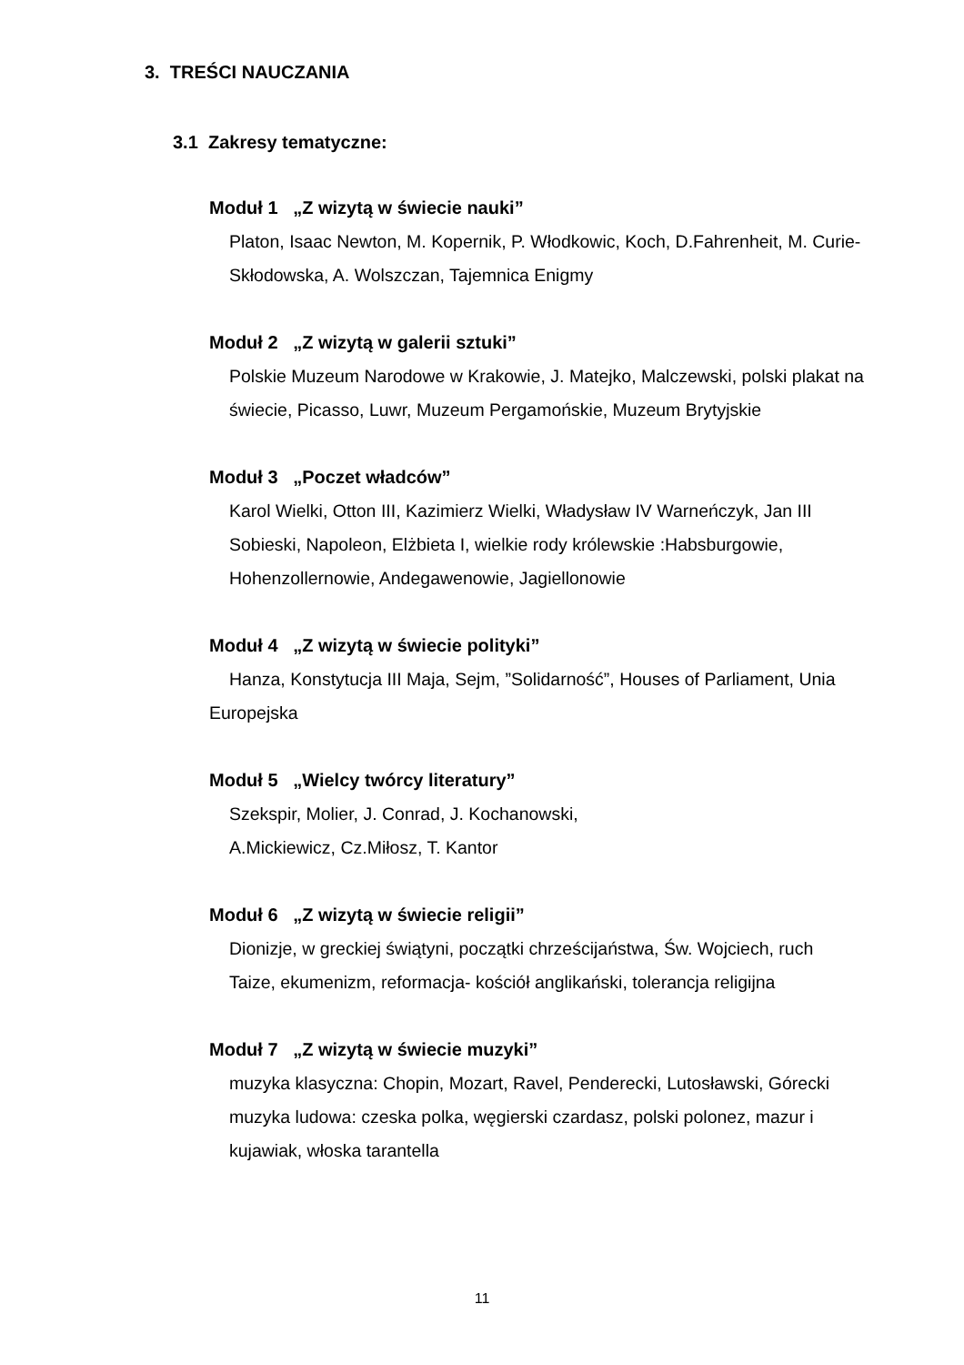3. TREŚCI NAUCZANIA
3.1 Zakresy tematyczne:
Moduł 1 „Z wizytą w świecie nauki”
Platon, Isaac Newton, M. Kopernik, P. Włodkowic, Koch, D.Fahrenheit, M. Curie-Skłodowska, A. Wolszczan, Tajemnica Enigmy
Moduł 2 „Z wizytą w galerii sztuki”
Polskie Muzeum Narodowe w Krakowie, J. Matejko, Malczewski, polski plakat na świecie, Picasso, Luwr, Muzeum Pergamońskie, Muzeum Brytyjskie
Moduł 3 „Poczet władców”
Karol Wielki, Otton III, Kazimierz Wielki, Władysław IV Warneńczyk, Jan III Sobieski, Napoleon, Elżbieta I, wielkie rody królewskie :Habsburgowie, Hohenzollernowie, Andegawenowie, Jagiellonowie
Moduł 4 „Z wizytą w świecie polityki”
Hanza, Konstytucja III Maja, Sejm, ”Solidarność”, Houses of Parliament, Unia Europejska
Moduł 5 „Wielcy twórcy literatury”
Szekspir, Molier, J. Conrad, J. Kochanowski,
A.Mickiewicz, Cz.Miłosz, T. Kantor
Moduł 6 „Z wizytą w świecie religii”
Dionizje, w greckiej świątyni, początki chrześcijaństwa, Św. Wojciech, ruch Taize, ekumenizm, reformacja- kościół anglikański, tolerancja religijna
Moduł 7 „Z wizytą w świecie muzyki”
muzyka klasyczna: Chopin, Mozart, Ravel, Penderecki, Lutosławski, Górecki
muzyka ludowa: czeska polka, węgierski czardasz, polski polonez, mazur i kujawiak, włoska tarantella
11